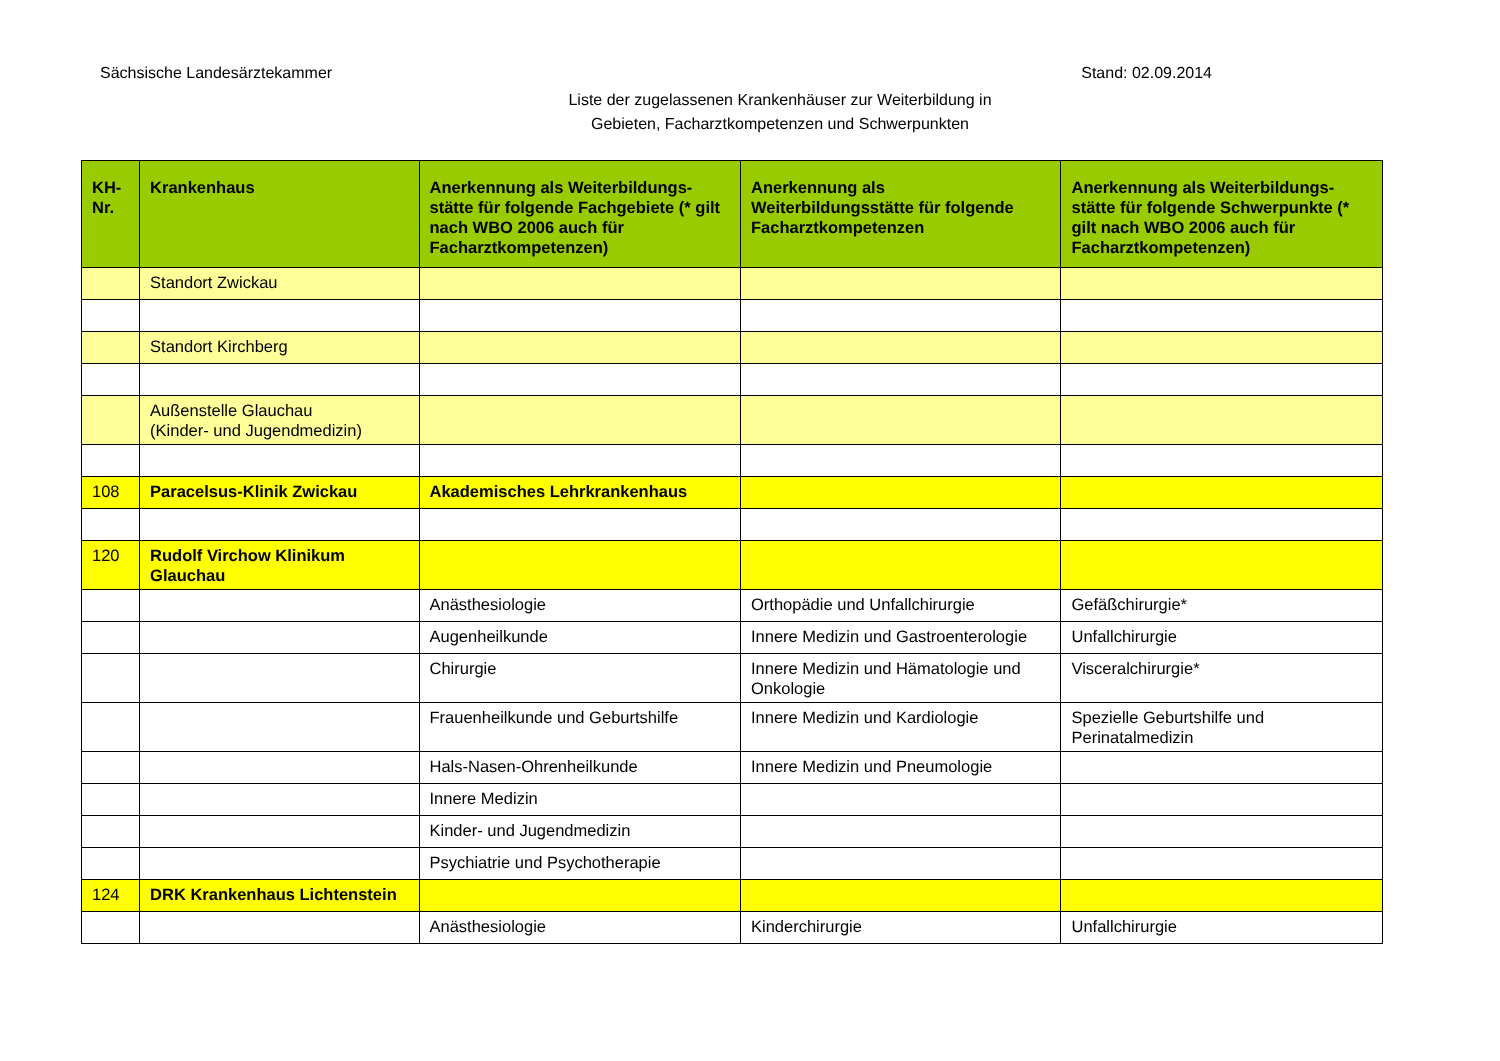Sächsische Landesärztekammer Stand: 02.09.2014
Liste der zugelassenen Krankenhäuser zur Weiterbildung in
Gebieten, Facharztkompetenzen und Schwerpunkten
| KH- Nr. | Krankenhaus | Anerkennung als Weiterbildungs-stätte für folgende Fachgebiete (* gilt nach WBO 2006 auch für Facharztkompetenzen) | Anerkennung als Weiterbildungsstätte für folgende Facharztkompetenzen | Anerkennung als Weiterbildungs-stätte für folgende Schwerpunkte (* gilt nach WBO 2006 auch für Facharztkompetenzen) |
| --- | --- | --- | --- | --- |
| | Standort Zwickau | | | |
| | Standort Kirchberg | | | |
| | Außenstelle Glauchau (Kinder- und Jugendmedizin) | | | |
| 108 | Paracelsus-Klinik Zwickau | Akademisches Lehrkrankenhaus | | |
| 120 | Rudolf Virchow Klinikum Glauchau | | | |
| | | Anästhesiologie | Orthopädie und Unfallchirurgie | Gefäßchirurgie* |
| | | Augenheilkunde | Innere Medizin und Gastroenterologie | Unfallchirurgie |
| | | Chirurgie | Innere Medizin und Hämatologie und Onkologie | Visceralchirurgie* |
| | | Frauenheilkunde und Geburtshilfe | Innere Medizin und Kardiologie | Spezielle Geburtshilfe und Perinatalmedizin |
| | | Hals-Nasen-Ohrenheilkunde | Innere Medizin und Pneumologie | |
| | | Innere Medizin | | |
| | | Kinder- und Jugendmedizin | | |
| | | Psychiatrie und Psychotherapie | | |
| 124 | DRK Krankenhaus Lichtenstein | | | |
| | | Anästhesiologie | Kinderchirurgie | Unfallchirurgie |